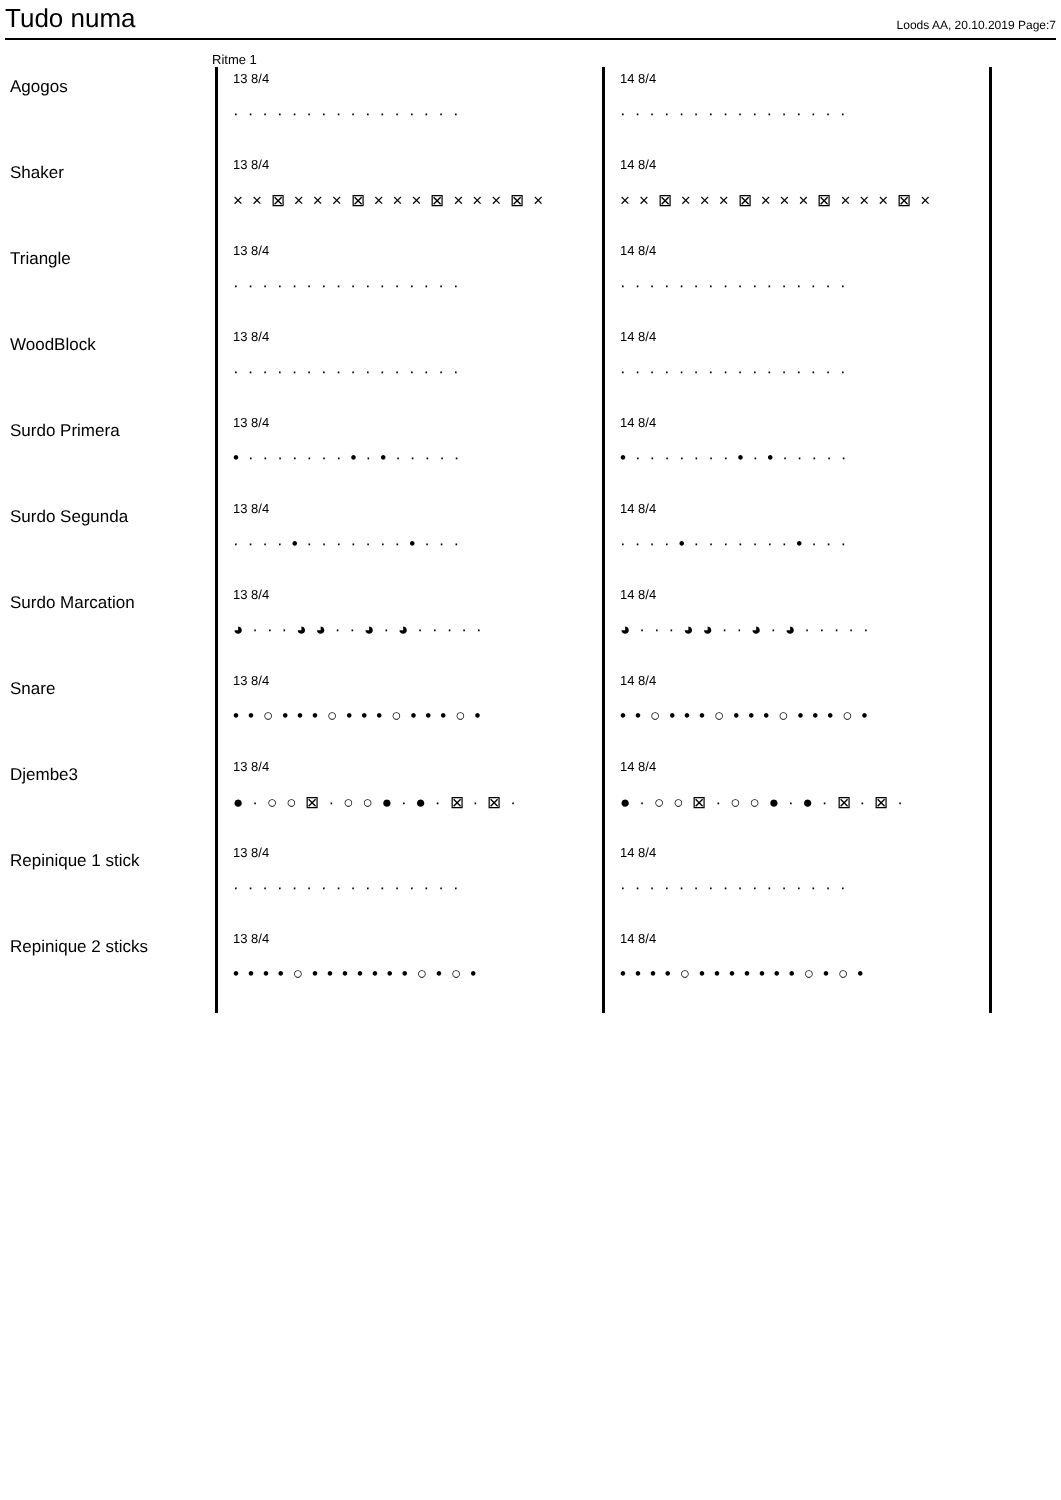Tudo numa
Loods AA, 20.10.2019 Page:7
Ritme 1
Agogos
13 8/4
················
14 8/4
················
Shaker
13 8/4
××⊠×××⊠×××⊠×××⊠×
14 8/4
××⊠×××⊠×××⊠×××⊠×
Triangle
13 8/4
················
14 8/4
················
WoodBlock
13 8/4
················
14 8/4
················
Surdo Primera
13 8/4
•·······•·•·····
14 8/4
•·······•·•·····
Surdo Segunda
13 8/4
····•·······•···
14 8/4
····•·······•···
Surdo Marcation
13 8/4
◕···◕◕··◕·◕·····
14 8/4
◕···◕◕··◕·◕·····
Snare
13 8/4
••○•••○•••○•••○•
14 8/4
••○•••○•••○•••○•
Djembe3
13 8/4
●·○○⊠·○○●·●·⊠·⊠·
14 8/4
●·○○⊠·○○●·●·⊠·⊠·
Repinique 1 stick
13 8/4
················
14 8/4
················
Repinique 2 sticks
13 8/4
••••○•••••••○•○•
14 8/4
••••○•••••••○•○•